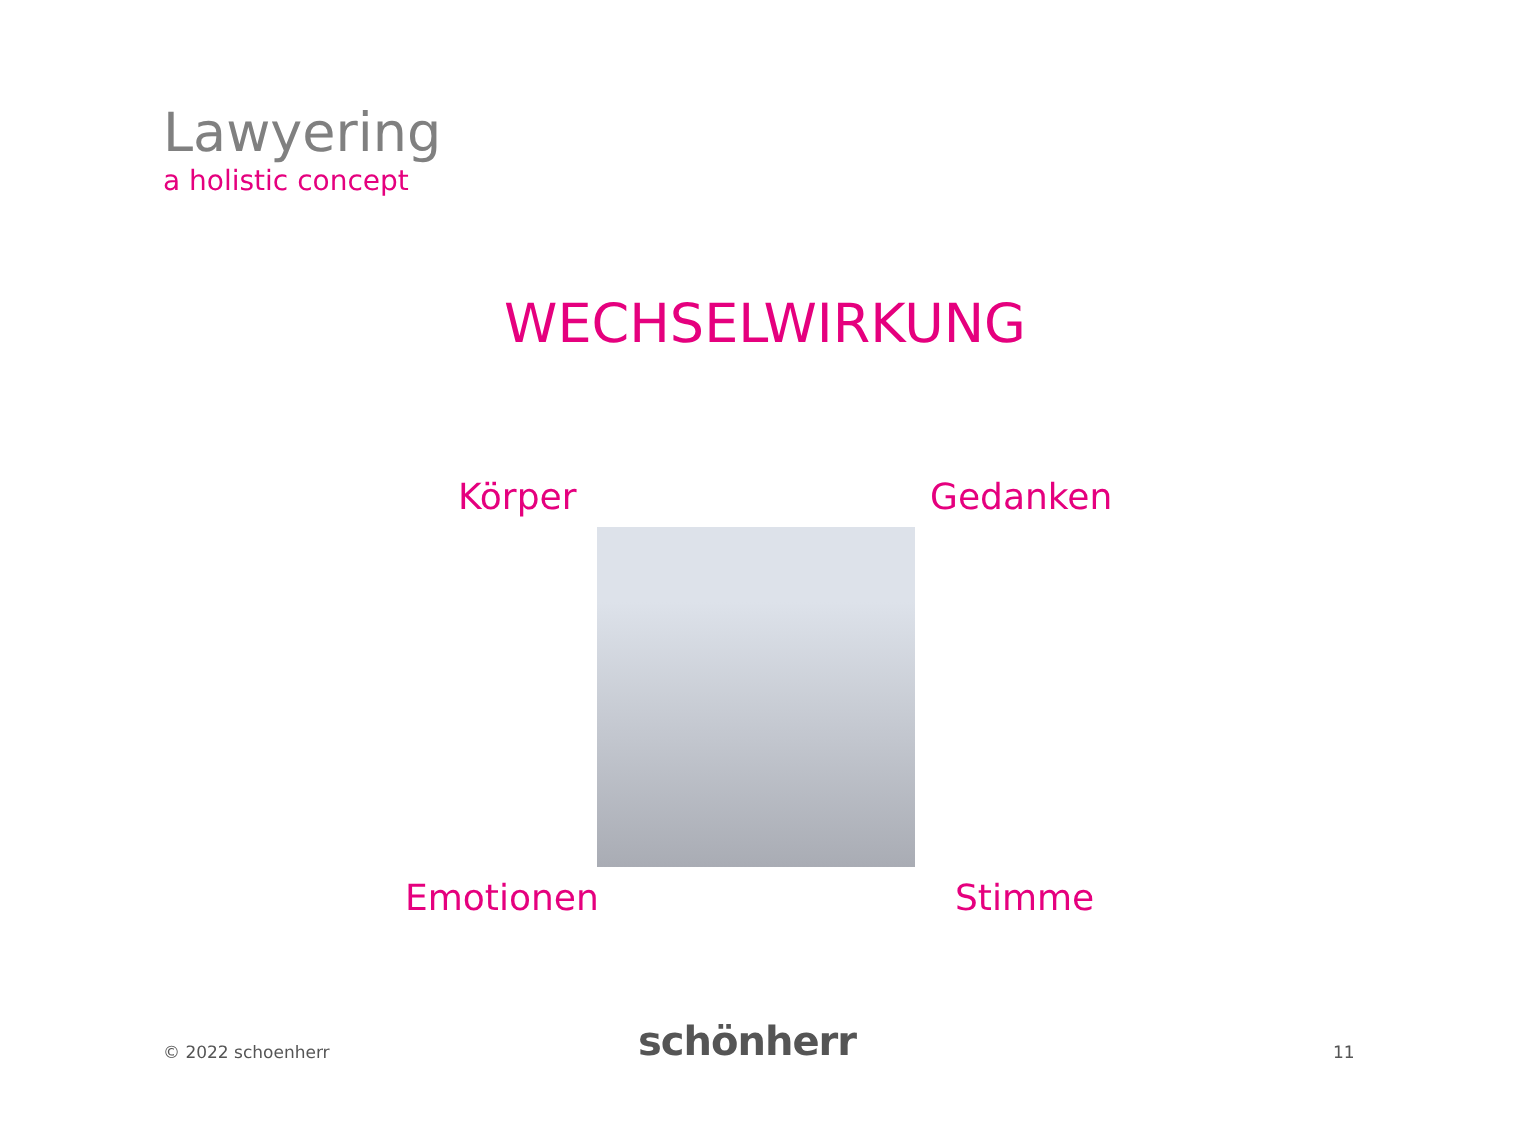Lawyering
a holistic concept
WECHSELWIRKUNG
Körper Gedanken
Emotionen Stimme
© 2022 schoenherr schönherr 11